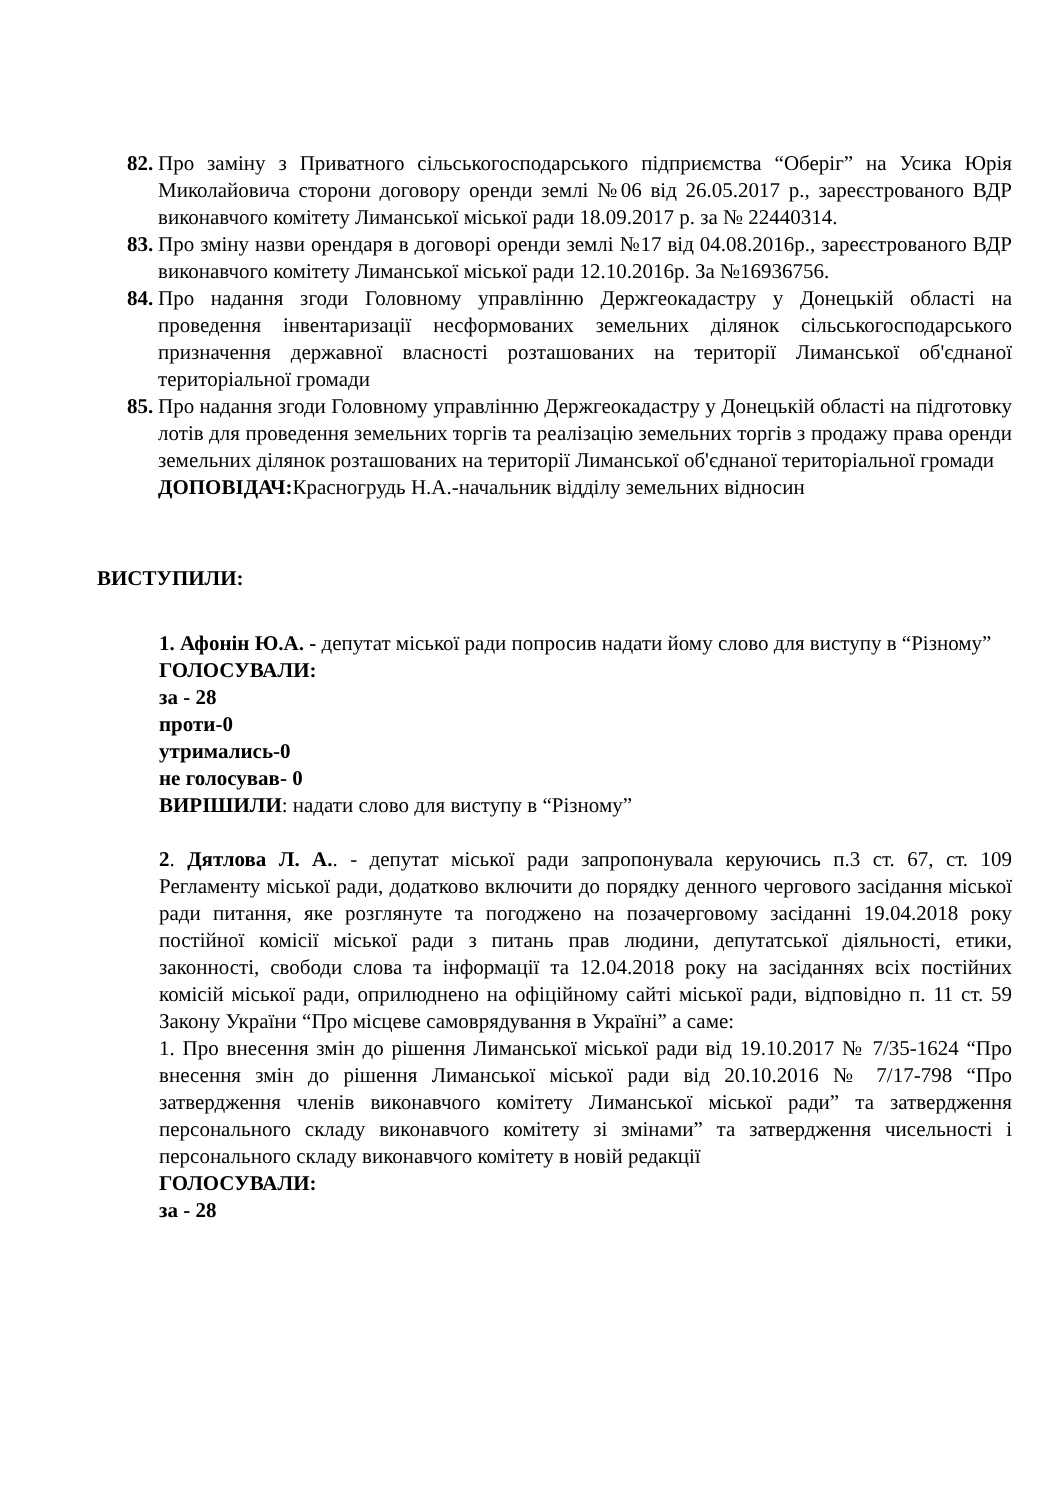82. Про заміну з Приватного сільськогосподарського підприємства “Оберіг” на Усика Юрія Миколайовича сторони договору оренди землі №06 від 26.05.2017 р., зареєстрованого ВДР виконавчого комітету Лиманської міської ради 18.09.2017 р. за № 22440314.
83. Про зміну назви орендаря в договорі оренди землі №17 від 04.08.2016р., зареєстрованого ВДР виконавчого комітету Лиманської міської ради 12.10.2016р. За №16936756.
84. Про надання згоди Головному управлінню Держгеокадастру у Донецькій області на проведення інвентаризації несформованих земельних ділянок сільськогосподарського призначення державної власності розташованих на території Лиманської об'єднаної територіальної громади
85. Про надання згоди Головному управлінню Держгеокадастру у Донецькій області на підготовку лотів для проведення земельних торгів та реалізацію земельних торгів з продажу права оренди земельних ділянок розташованих на території Лиманської об'єднаної територіальної громади
ДОПОВІДАЧ: Красногрудь Н.А.-начальник відділу земельних відносин
ВИСТУПИЛИ:
1. Афонін Ю.А. - депутат міської ради попросив надати йому слово для виступу в “Різному”
ГОЛОСУВАЛИ:
за - 28
проти-0
утримались-0
не голосував- 0
ВИРІШИЛИ: надати слово для виступу в “Різному”
2. Дятлова Л. А.. - депутат міської ради запропонувала керуючись п.3 ст. 67, ст. 109 Регламенту міської ради, додатково включити до порядку денного чергового засідання міської ради питання, яке розглянуте та погоджено на позачерговому засіданні 19.04.2018 року постійної комісії міської ради з питань прав людини, депутатської діяльності, етики, законності, свободи слова та інформації та 12.04.2018 року на засіданнях всіх постійних комісій міської ради, оприлюднено на офіційному сайті міської ради, відповідно п. 11 ст. 59 Закону України “Про місцеве самоврядування в Україні” а саме:
1. Про внесення змін до рішення Лиманської міської ради від 19.10.2017 № 7/35-1624 “Про внесення змін до рішення Лиманської міської ради від 20.10.2016 № 7/17-798 “Про затвердження членів виконавчого комітету Лиманської міської ради” та затвердження персонального складу виконавчого комітету зі змінами” та затвердження чисельності і персонального складу виконавчого комітету в новій редакції
ГОЛОСУВАЛИ:
за - 28